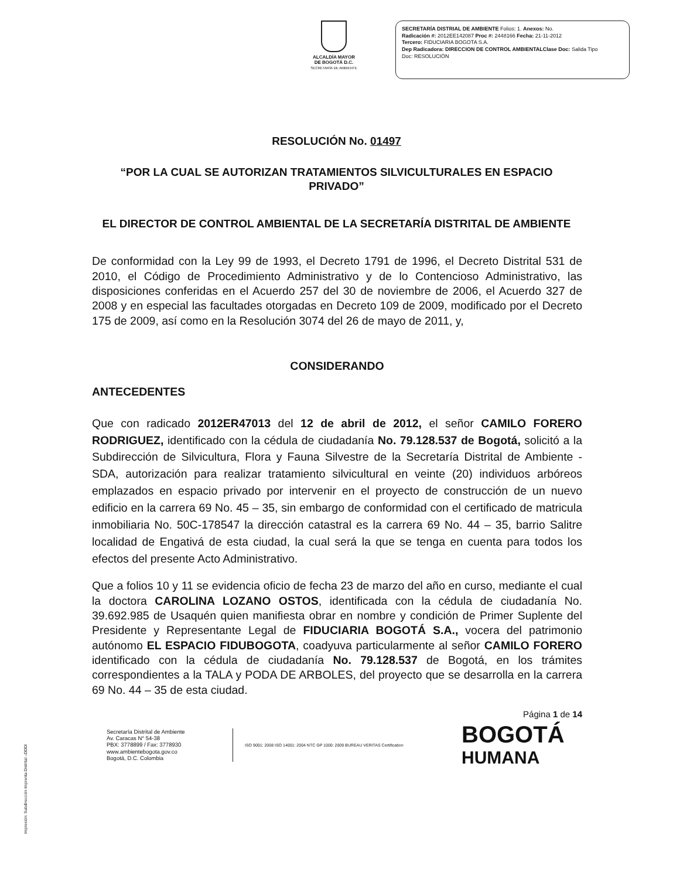ALCALDÍA MAYOR
DE BOGOTÁ D.C.
SECRETARÍA DE AMBIENTE
SECRETARÍA DISTRIAL DE AMBIENTE Folios: 1. Anexos: No.
Radicación #: 2012EE142087 Proc #: 2448166 Fecha: 21-11-2012
Tercero: FIDUCIARIA BOGOTA S.A.
Dep Radicadora: DIRECCION DE CONTROL AMBIENTALClase Doc: Salida Tipo
Doc: RESOLUCIÓN
RESOLUCIÓN No. 01497
“POR LA CUAL SE AUTORIZAN TRATAMIENTOS SILVICULTURALES EN ESPACIO PRIVADO”
EL DIRECTOR DE CONTROL AMBIENTAL DE LA SECRETARÍA DISTRITAL DE AMBIENTE
De conformidad con la Ley 99 de 1993, el Decreto 1791 de 1996, el Decreto Distrital 531 de 2010, el Código de Procedimiento Administrativo y de lo Contencioso Administrativo, las disposiciones conferidas en el Acuerdo 257 del 30 de noviembre de 2006, el Acuerdo 327 de 2008 y en especial las facultades otorgadas en Decreto 109 de 2009, modificado por el Decreto 175 de 2009, así como en la Resolución 3074 del 26 de mayo de 2011, y,
CONSIDERANDO
ANTECEDENTES
Que con radicado 2012ER47013 del 12 de abril de 2012, el señor CAMILO FORERO RODRIGUEZ, identificado con la cédula de ciudadanía No. 79.128.537 de Bogotá, solicitó a la Subdirección de Silvicultura, Flora y Fauna Silvestre de la Secretaría Distrital de Ambiente - SDA, autorización para realizar tratamiento silvicultural en veinte (20) individuos arbóreos emplazados en espacio privado por intervenir en el proyecto de construcción de un nuevo edificio en la carrera 69 No. 45 – 35, sin embargo de conformidad con el certificado de matricula inmobiliaria No. 50C-178547 la dirección catastral es la carrera 69 No. 44 – 35, barrio Salitre localidad de Engativá de esta ciudad, la cual será la que se tenga en cuenta para todos los efectos del presente Acto Administrativo.
Que a folios 10 y 11 se evidencia oficio de fecha 23 de marzo del año en curso, mediante el cual la doctora CAROLINA LOZANO OSTOS, identificada con la cédula de ciudadanía No. 39.692.985 de Usaquén quien manifiesta obrar en nombre y condición de Primer Suplente del Presidente y Representante Legal de FIDUCIARIA BOGOTÁ S.A., vocera del patrimonio autónomo EL ESPACIO FIDUBOGOTA, coadyuva particularmente al señor CAMILO FORERO identificado con la cédula de ciudadanía No. 79.128.537 de Bogotá, en los trámites correspondientes a la TALA y PODA DE ARBOLES, del proyecto que se desarrolla en la carrera 69 No. 44 – 35 de esta ciudad.
Página 1 de 14
Secretaría Distrital de Ambiente
Av. Caracas N° 54-38
PBX: 3778899 / Fax: 3778930
www.ambientebogota.gov.co
Bogotá, D.C. Colombia
ISO 9001: 2008 ISO 14001: 2004 NTC GP 1000: 2009 BUREAU VERITAS Certification
BOGOTÁ
HUMANA
Impresión: Subdirección Imprenta Distrital –DDDI